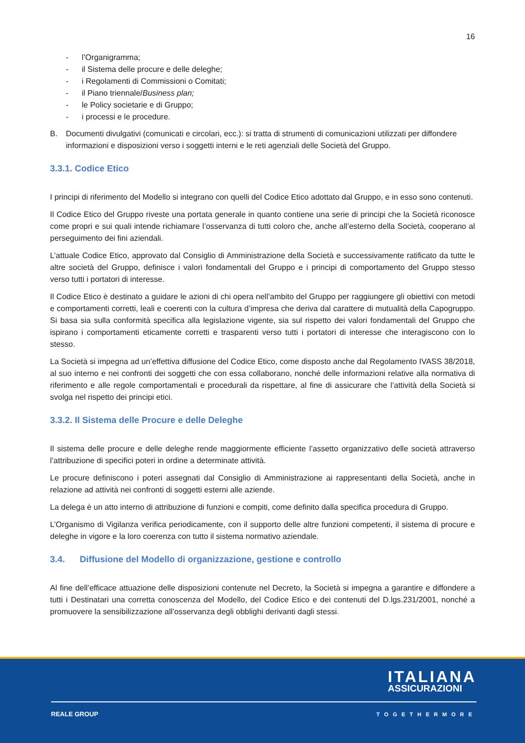16
- l’Organigramma;
- il Sistema delle procure e delle deleghe;
- i Regolamenti di Commissioni o Comitati;
- il Piano triennale/Business plan;
- le Policy societarie e di Gruppo;
- i processi e le procedure.
B. Documenti divulgativi (comunicati e circolari, ecc.): si tratta di strumenti di comunicazioni utilizzati per diffondere informazioni e disposizioni verso i soggetti interni e le reti agenziali delle Società del Gruppo.
3.3.1. Codice Etico
I principi di riferimento del Modello si integrano con quelli del Codice Etico adottato dal Gruppo, e in esso sono contenuti.
Il Codice Etico del Gruppo riveste una portata generale in quanto contiene una serie di principi che la Società riconosce come propri e sui quali intende richiamare l’osservanza di tutti coloro che, anche all’esterno della Società, cooperano al perseguimento dei fini aziendali.
L’attuale Codice Etico, approvato dal Consiglio di Amministrazione della Società e successivamente ratificato da tutte le altre società del Gruppo, definisce i valori fondamentali del Gruppo e i principi di comportamento del Gruppo stesso verso tutti i portatori di interesse.
Il Codice Etico è destinato a guidare le azioni di chi opera nell’ambito del Gruppo per raggiungere gli obiettivi con metodi e comportamenti corretti, leali e coerenti con la cultura d’impresa che deriva dal carattere di mutualità della Capogruppo. Si basa sia sulla conformità specifica alla legislazione vigente, sia sul rispetto dei valori fondamentali del Gruppo che ispirano i comportamenti eticamente corretti e trasparenti verso tutti i portatori di interesse che interagiscono con lo stesso.
La Società si impegna ad un’effettiva diffusione del Codice Etico, come disposto anche dal Regolamento IVASS 38/2018, al suo interno e nei confronti dei soggetti che con essa collaborano, nonché delle informazioni relative alla normativa di riferimento e alle regole comportamentali e procedurali da rispettare, al fine di assicurare che l’attività della Società si svolga nel rispetto dei principi etici.
3.3.2. Il Sistema delle Procure e delle Deleghe
Il sistema delle procure e delle deleghe rende maggiormente efficiente l’assetto organizzativo delle società attraverso l’attribuzione di specifici poteri in ordine a determinate attività.
Le procure definiscono i poteri assegnati dal Consiglio di Amministrazione ai rappresentanti della Società, anche in relazione ad attività nei confronti di soggetti esterni alle aziende.
La delega è un atto interno di attribuzione di funzioni e compiti, come definito dalla specifica procedura di Gruppo.
L’Organismo di Vigilanza verifica periodicamente, con il supporto delle altre funzioni competenti, il sistema di procure e deleghe in vigore e la loro coerenza con tutto il sistema normativo aziendale.
3.4. Diffusione del Modello di organizzazione, gestione e controllo
Al fine dell’efficace attuazione delle disposizioni contenute nel Decreto, la Società si impegna a garantire e diffondere a tutti i Destinatari una corretta conoscenza del Modello, del Codice Etico e dei contenuti del D.lgs.231/2001, nonché a promuovere la sensibilizzazione all’osservanza degli obblighi derivanti dagli stessi.
ITALIANA
ASSICURAZIONI
REALE GROUP TOGETHERMORE